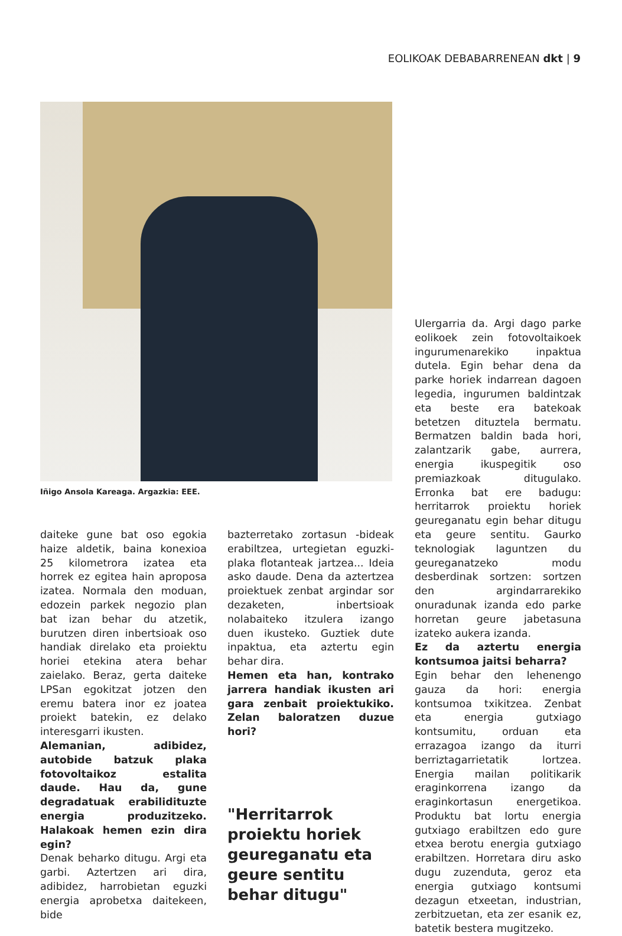EOLIKOAK DEBABARRENEAN dkt | 9
Iñigo Ansola Kareaga. Argazkia: EEE.
daiteke gune bat oso egokia haize aldetik, baina konexioa 25 kilometrora izatea eta horrek ez egitea hain aproposa izatea. Normala den moduan, edozein parkek negozio plan bat izan behar du atzetik, burutzen diren inbertsioak oso handiak direlako eta proiektu horiei etekina atera behar zaielako. Beraz, gerta daiteke LPSan egokitzat jotzen den eremu batera inor ez joatea proiekt batekin, ez delako interesgarri ikusten.
Alemanian, adibidez, autobide batzuk plaka fotovoltaikoz estalita daude. Hau da, gune degradatuak erabilidituzte energia produzitzeko. Halakoak hemen ezin dira egin?
Denak beharko ditugu. Argi eta garbi. Aztertzen ari dira, adibidez, harrobietan eguzki energia aprobetxa daitekeen, bide
bazterretako zortasun -bideak erabiltzea, urtegietan eguzki-plaka flotanteak jartzea... Ideia asko daude. Dena da aztertzea proiektuek zenbat argindar sor dezaketen, inbertsioak nolabaiteko itzulera izango duen ikusteko. Guztiek dute inpaktua, eta aztertu egin behar dira.
Hemen eta han, kontrako jarrera handiak ikusten ari gara zenbait proiektukiko. Zelan baloratzen duzue hori?
"Herritarrok proiektu horiek geureganatu eta geure sentitu behar ditugu"
Ulergarria da. Argi dago parke eolikoek zein fotovoltaikoek ingurumenarekiko inpaktua dutela. Egin behar dena da parke horiek indarrean dagoen legedia, ingurumen baldintzak eta beste era batekoak betetzen dituztela bermatu. Bermatzen baldin bada hori, zalantzarik gabe, aurrera, energia ikuspegitik oso premiazkoak ditugulako. Erronka bat ere badugu: herritarrok proiektu horiek geureganatu egin behar ditugu eta geure sentitu. Gaurko teknologiak laguntzen du geureganatzeko modu desberdinak sortzen: sortzen den argindarrarekiko onuradunak izanda edo parke horretan geure jabetasuna izateko aukera izanda.
Ez da aztertu energia kontsumoa jaitsi beharra?
Egin behar den lehenengo gauza da hori: energia kontsumoa txikitzea. Zenbat eta energia gutxiago kontsumitu, orduan eta errazagoa izango da iturri berriztagarrietatik lortzea. Energia mailan politikarik eraginkorrena izango da eraginkortasun energetikoa. Produktu bat lortu energia gutxiago erabiltzen edo gure etxea berotu energia gutxiago erabiltzen. Horretara diru asko dugu zuzenduta, geroz eta energia gutxiago kontsumi dezagun etxeetan, industrian, zerbitzuetan, eta zer esanik ez, batetik bestera mugitzeko.